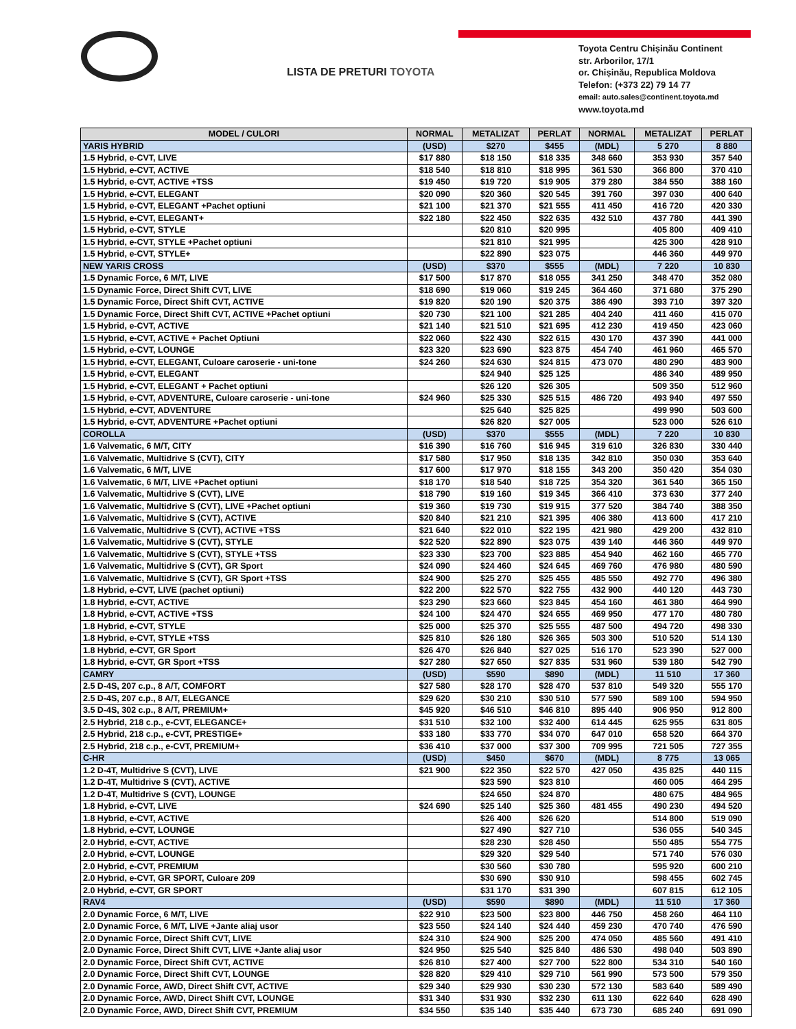LISTA DE PRETURI TOYOTA
Toyota Centru Chișinău Continent
str. Arborilor, 17/1
or. Chișinău, Republica Moldova
Telefon: (+373 22) 79 14 77
email: auto.sales@continent.toyota.md
www.toyota.md
| MODEL / CULORI | NORMAL | METALIZAT | PERLAT | NORMAL | METALIZAT | PERLAT |
| --- | --- | --- | --- | --- | --- | --- |
| YARIS HYBRID | (USD) | $270 | $455 | (MDL) | 5 270 | 8 880 |
| 1.5 Hybrid, e-CVT, LIVE | $17 880 | $18 150 | $18 335 | 348 660 | 353 930 | 357 540 |
| 1.5 Hybrid, e-CVT, ACTIVE | $18 540 | $18 810 | $18 995 | 361 530 | 366 800 | 370 410 |
| 1.5 Hybrid, e-CVT, ACTIVE +TSS | $19 450 | $19 720 | $19 905 | 379 280 | 384 550 | 388 160 |
| 1.5 Hybrid, e-CVT, ELEGANT | $20 090 | $20 360 | $20 545 | 391 760 | 397 030 | 400 640 |
| 1.5 Hybrid, e-CVT, ELEGANT +Pachet optiuni | $21 100 | $21 370 | $21 555 | 411 450 | 416 720 | 420 330 |
| 1.5 Hybrid, e-CVT, ELEGANT+ | $22 180 | $22 450 | $22 635 | 432 510 | 437 780 | 441 390 |
| 1.5 Hybrid, e-CVT, STYLE | | $20 810 | $20 995 | | 405 800 | 409 410 |
| 1.5 Hybrid, e-CVT, STYLE +Pachet optiuni | | $21 810 | $21 995 | | 425 300 | 428 910 |
| 1.5 Hybrid, e-CVT, STYLE+ | | $22 890 | $23 075 | | 446 360 | 449 970 |
| NEW YARIS CROSS | (USD) | $370 | $555 | (MDL) | 7 220 | 10 830 |
| 1.5 Dynamic Force, 6 M/T, LIVE | $17 500 | $17 870 | $18 055 | 341 250 | 348 470 | 352 080 |
| 1.5 Dynamic Force, Direct Shift CVT, LIVE | $18 690 | $19 060 | $19 245 | 364 460 | 371 680 | 375 290 |
| 1.5 Dynamic Force, Direct Shift CVT, ACTIVE | $19 820 | $20 190 | $20 375 | 386 490 | 393 710 | 397 320 |
| 1.5 Dynamic Force, Direct Shift CVT, ACTIVE +Pachet optiuni | $20 730 | $21 100 | $21 285 | 404 240 | 411 460 | 415 070 |
| 1.5 Hybrid, e-CVT, ACTIVE | $21 140 | $21 510 | $21 695 | 412 230 | 419 450 | 423 060 |
| 1.5 Hybrid, e-CVT, ACTIVE + Pachet Optiuni | $22 060 | $22 430 | $22 615 | 430 170 | 437 390 | 441 000 |
| 1.5 Hybrid, e-CVT, LOUNGE | $23 320 | $23 690 | $23 875 | 454 740 | 461 960 | 465 570 |
| 1.5 Hybrid, e-CVT, ELEGANT, Culoare caroserie - uni-tone | $24 260 | $24 630 | $24 815 | 473 070 | 480 290 | 483 900 |
| 1.5 Hybrid, e-CVT, ELEGANT | | $24 940 | $25 125 | | 486 340 | 489 950 |
| 1.5 Hybrid, e-CVT, ELEGANT + Pachet optiuni | | $26 120 | $26 305 | | 509 350 | 512 960 |
| 1.5 Hybrid, e-CVT, ADVENTURE, Culoare caroserie - uni-tone | $24 960 | $25 330 | $25 515 | 486 720 | 493 940 | 497 550 |
| 1.5 Hybrid, e-CVT, ADVENTURE | | $25 640 | $25 825 | | 499 990 | 503 600 |
| 1.5 Hybrid, e-CVT, ADVENTURE +Pachet optiuni | | $26 820 | $27 005 | | 523 000 | 526 610 |
| COROLLA | (USD) | $370 | $555 | (MDL) | 7 220 | 10 830 |
| 1.6 Valvematic, 6 M/T, CITY | $16 390 | $16 760 | $16 945 | 319 610 | 326 830 | 330 440 |
| 1.6 Valvematic, Multidrive S (CVT), CITY | $17 580 | $17 950 | $18 135 | 342 810 | 350 030 | 353 640 |
| 1.6 Valvematic, 6 M/T, LIVE | $17 600 | $17 970 | $18 155 | 343 200 | 350 420 | 354 030 |
| 1.6 Valvematic, 6 M/T, LIVE +Pachet optiuni | $18 170 | $18 540 | $18 725 | 354 320 | 361 540 | 365 150 |
| 1.6 Valvematic, Multidrive S (CVT), LIVE | $18 790 | $19 160 | $19 345 | 366 410 | 373 630 | 377 240 |
| 1.6 Valvematic, Multidrive S (CVT), LIVE +Pachet optiuni | $19 360 | $19 730 | $19 915 | 377 520 | 384 740 | 388 350 |
| 1.6 Valvematic, Multidrive S (CVT), ACTIVE | $20 840 | $21 210 | $21 395 | 406 380 | 413 600 | 417 210 |
| 1.6 Valvematic, Multidrive S (CVT), ACTIVE +TSS | $21 640 | $22 010 | $22 195 | 421 980 | 429 200 | 432 810 |
| 1.6 Valvematic, Multidrive S (CVT), STYLE | $22 520 | $22 890 | $23 075 | 439 140 | 446 360 | 449 970 |
| 1.6 Valvematic, Multidrive S (CVT), STYLE +TSS | $23 330 | $23 700 | $23 885 | 454 940 | 462 160 | 465 770 |
| 1.6 Valvematic, Multidrive S (CVT), GR Sport | $24 090 | $24 460 | $24 645 | 469 760 | 476 980 | 480 590 |
| 1.6 Valvematic, Multidrive S (CVT), GR Sport +TSS | $24 900 | $25 270 | $25 455 | 485 550 | 492 770 | 496 380 |
| 1.8 Hybrid, e-CVT, LIVE (pachet optiuni) | $22 200 | $22 570 | $22 755 | 432 900 | 440 120 | 443 730 |
| 1.8 Hybrid, e-CVT, ACTIVE | $23 290 | $23 660 | $23 845 | 454 160 | 461 380 | 464 990 |
| 1.8 Hybrid, e-CVT, ACTIVE +TSS | $24 100 | $24 470 | $24 655 | 469 950 | 477 170 | 480 780 |
| 1.8 Hybrid, e-CVT, STYLE | $25 000 | $25 370 | $25 555 | 487 500 | 494 720 | 498 330 |
| 1.8 Hybrid, e-CVT, STYLE +TSS | $25 810 | $26 180 | $26 365 | 503 300 | 510 520 | 514 130 |
| 1.8 Hybrid, e-CVT, GR Sport | $26 470 | $26 840 | $27 025 | 516 170 | 523 390 | 527 000 |
| 1.8 Hybrid, e-CVT, GR Sport +TSS | $27 280 | $27 650 | $27 835 | 531 960 | 539 180 | 542 790 |
| CAMRY | (USD) | $590 | $890 | (MDL) | 11 510 | 17 360 |
| 2.5 D-4S, 207 c.p., 8 A/T, COMFORT | $27 580 | $28 170 | $28 470 | 537 810 | 549 320 | 555 170 |
| 2.5 D-4S, 207 c.p., 8 A/T, ELEGANCE | $29 620 | $30 210 | $30 510 | 577 590 | 589 100 | 594 950 |
| 3.5 D-4S, 302 c.p., 8 A/T, PREMIUM+ | $45 920 | $46 510 | $46 810 | 895 440 | 906 950 | 912 800 |
| 2.5 Hybrid, 218 c.p., e-CVT, ELEGANCE+ | $31 510 | $32 100 | $32 400 | 614 445 | 625 955 | 631 805 |
| 2.5 Hybrid, 218 c.p., e-CVT, PRESTIGE+ | $33 180 | $33 770 | $34 070 | 647 010 | 658 520 | 664 370 |
| 2.5 Hybrid, 218 c.p., e-CVT, PREMIUM+ | $36 410 | $37 000 | $37 300 | 709 995 | 721 505 | 727 355 |
| C-HR | (USD) | $450 | $670 | (MDL) | 8 775 | 13 065 |
| 1.2 D-4T, Multidrive S (CVT), LIVE | $21 900 | $22 350 | $22 570 | 427 050 | 435 825 | 440 115 |
| 1.2 D-4T, Multidrive S (CVT), ACTIVE | | $23 590 | $23 810 | | 460 005 | 464 295 |
| 1.2 D-4T, Multidrive S (CVT), LOUNGE | | $24 650 | $24 870 | | 480 675 | 484 965 |
| 1.8 Hybrid, e-CVT, LIVE | $24 690 | $25 140 | $25 360 | 481 455 | 490 230 | 494 520 |
| 1.8 Hybrid, e-CVT, ACTIVE | | $26 400 | $26 620 | | 514 800 | 519 090 |
| 1.8 Hybrid, e-CVT, LOUNGE | | $27 490 | $27 710 | | 536 055 | 540 345 |
| 2.0 Hybrid, e-CVT, ACTIVE | | $28 230 | $28 450 | | 550 485 | 554 775 |
| 2.0 Hybrid, e-CVT, LOUNGE | | $29 320 | $29 540 | | 571 740 | 576 030 |
| 2.0 Hybrid, e-CVT, PREMIUM | | $30 560 | $30 780 | | 595 920 | 600 210 |
| 2.0 Hybrid, e-CVT, GR SPORT, Culoare 209 | | $30 690 | $30 910 | | 598 455 | 602 745 |
| 2.0 Hybrid, e-CVT, GR SPORT | | $31 170 | $31 390 | | 607 815 | 612 105 |
| RAV4 | (USD) | $590 | $890 | (MDL) | 11 510 | 17 360 |
| 2.0 Dynamic Force, 6 M/T, LIVE | $22 910 | $23 500 | $23 800 | 446 750 | 458 260 | 464 110 |
| 2.0 Dynamic Force, 6 M/T, LIVE +Jante aliaj usor | $23 550 | $24 140 | $24 440 | 459 230 | 470 740 | 476 590 |
| 2.0 Dynamic Force, Direct Shift CVT, LIVE | $24 310 | $24 900 | $25 200 | 474 050 | 485 560 | 491 410 |
| 2.0 Dynamic Force, Direct Shift CVT, LIVE +Jante aliaj usor | $24 950 | $25 540 | $25 840 | 486 530 | 498 040 | 503 890 |
| 2.0 Dynamic Force, Direct Shift CVT, ACTIVE | $26 810 | $27 400 | $27 700 | 522 800 | 534 310 | 540 160 |
| 2.0 Dynamic Force, Direct Shift CVT, LOUNGE | $28 820 | $29 410 | $29 710 | 561 990 | 573 500 | 579 350 |
| 2.0 Dynamic Force, AWD, Direct Shift CVT, ACTIVE | $29 340 | $29 930 | $30 230 | 572 130 | 583 640 | 589 490 |
| 2.0 Dynamic Force, AWD, Direct Shift CVT, LOUNGE | $31 340 | $31 930 | $32 230 | 611 130 | 622 640 | 628 490 |
| 2.0 Dynamic Force, AWD, Direct Shift CVT, PREMIUM | $34 550 | $35 140 | $35 440 | 673 730 | 685 240 | 691 090 |